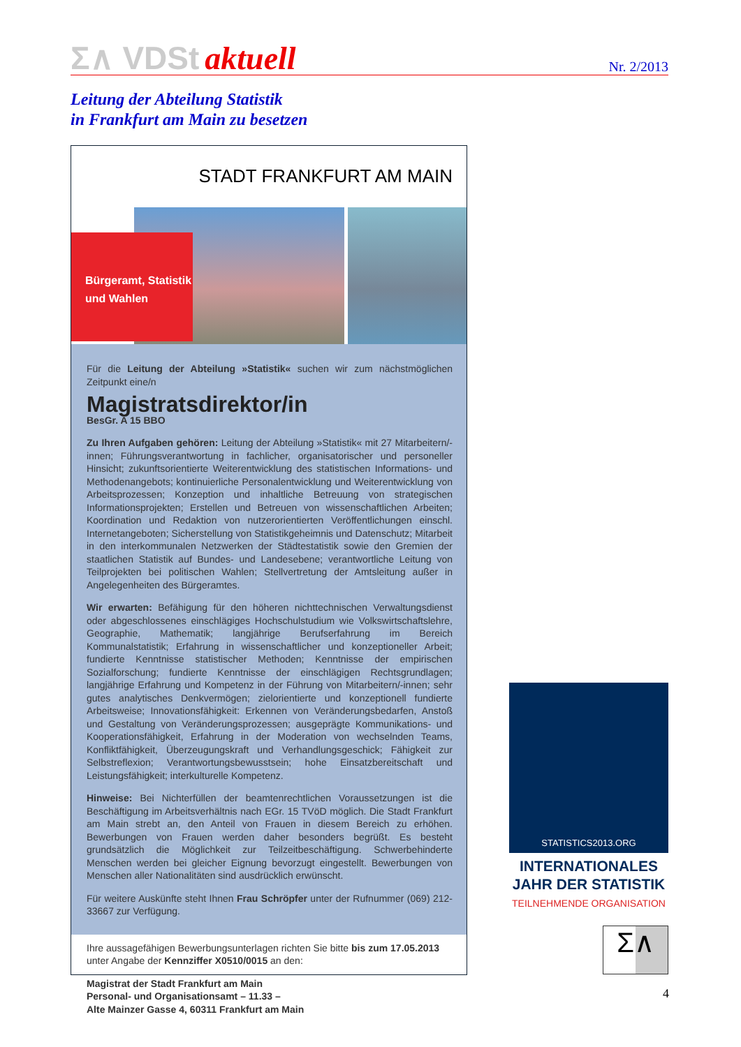Σ∧ VDSt aktuell
Nr. 2/2013
Leitung der Abteilung Statistik
in Frankfurt am Main zu besetzen
STADT FRANKFURT AM MAIN
Bürgeramt, Statistik
und Wahlen
Für die Leitung der Abteilung »Statistik« suchen wir zum nächstmöglichen Zeitpunkt eine/n
Magistratsdirektor/in
BesGr. A 15 BBO
Zu Ihren Aufgaben gehören: Leitung der Abteilung »Statistik« mit 27 Mitarbeitern/-innen; Führungsverantwortung in fachlicher, organisatorischer und personeller Hinsicht; zukunftsorientierte Weiterentwicklung des statistischen Informations- und Methodenangebots; kontinuierliche Personalentwicklung und Weiterentwicklung von Arbeitsprozessen; Konzeption und inhaltliche Betreuung von strategischen Informationsprojekten; Erstellen und Betreuen von wissenschaftlichen Arbeiten; Koordination und Redaktion von nutzerorientierten Veröffentlichungen einschl. Internetangeboten; Sicherstellung von Statistikgeheimnis und Datenschutz; Mitarbeit in den interkommunalen Netzwerken der Städtestatistik sowie den Gremien der staatlichen Statistik auf Bundes- und Landesebene; verantwortliche Leitung von Teilprojekten bei politischen Wahlen; Stellvertretung der Amtsleitung außer in Angelegenheiten des Bürgeramtes.
Wir erwarten: Befähigung für den höheren nichttechnischen Verwaltungsdienst oder abgeschlossenes einschlägiges Hochschulstudium wie Volkswirtschaftslehre, Geographie, Mathematik; langjährige Berufserfahrung im Bereich Kommunalstatistik; Erfahrung in wissenschaftlicher und konzeptioneller Arbeit; fundierte Kenntnisse statistischer Methoden; Kenntnisse der empirischen Sozialforschung; fundierte Kenntnisse der einschlägigen Rechtsgrundlagen; langjährige Erfahrung und Kompetenz in der Führung von Mitarbeitern/-innen; sehr gutes analytisches Denkvermögen; zielorientierte und konzeptionell fundierte Arbeitsweise; Innovationsfähigkeit: Erkennen von Veränderungsbedarfen, Anstoß und Gestaltung von Veränderungsprozessen; ausgeprägte Kommunikations- und Kooperationsfähigkeit, Erfahrung in der Moderation von wechselnden Teams, Konfliktfähigkeit, Überzeugungskraft und Verhandlungsgeschick; Fähigkeit zur Selbstreflexion; Verantwortungsbewusstsein; hohe Einsatzbereitschaft und Leistungsfähigkeit; interkulturelle Kompetenz.
Hinweise: Bei Nichterfüllen der beamtenrechtlichen Voraussetzungen ist die Beschäftigung im Arbeitsverhältnis nach EGr. 15 TVöD möglich. Die Stadt Frankfurt am Main strebt an, den Anteil von Frauen in diesem Bereich zu erhöhen. Bewerbungen von Frauen werden daher besonders begrüßt. Es besteht grundsätzlich die Möglichkeit zur Teilzeitbeschäftigung. Schwerbehinderte Menschen werden bei gleicher Eignung bevorzugt eingestellt. Bewerbungen von Menschen aller Nationalitäten sind ausdrücklich erwünscht.
Für weitere Auskünfte steht Ihnen Frau Schröpfer unter der Rufnummer (069) 212-33667 zur Verfügung.
Ihre aussagefähigen Bewerbungsunterlagen richten Sie bitte bis zum 17.05.2013 unter Angabe der Kennziffer X0510/0015 an den:
Magistrat der Stadt Frankfurt am Main
Personal- und Organisationsamt – 11.33 –
Alte Mainzer Gasse 4, 60311 Frankfurt am Main
STATISTICS2013.ORG
INTERNATIONALES
JAHR DER STATISTIK
TEILNEHMENDE ORGANISATION
Σ∧
4